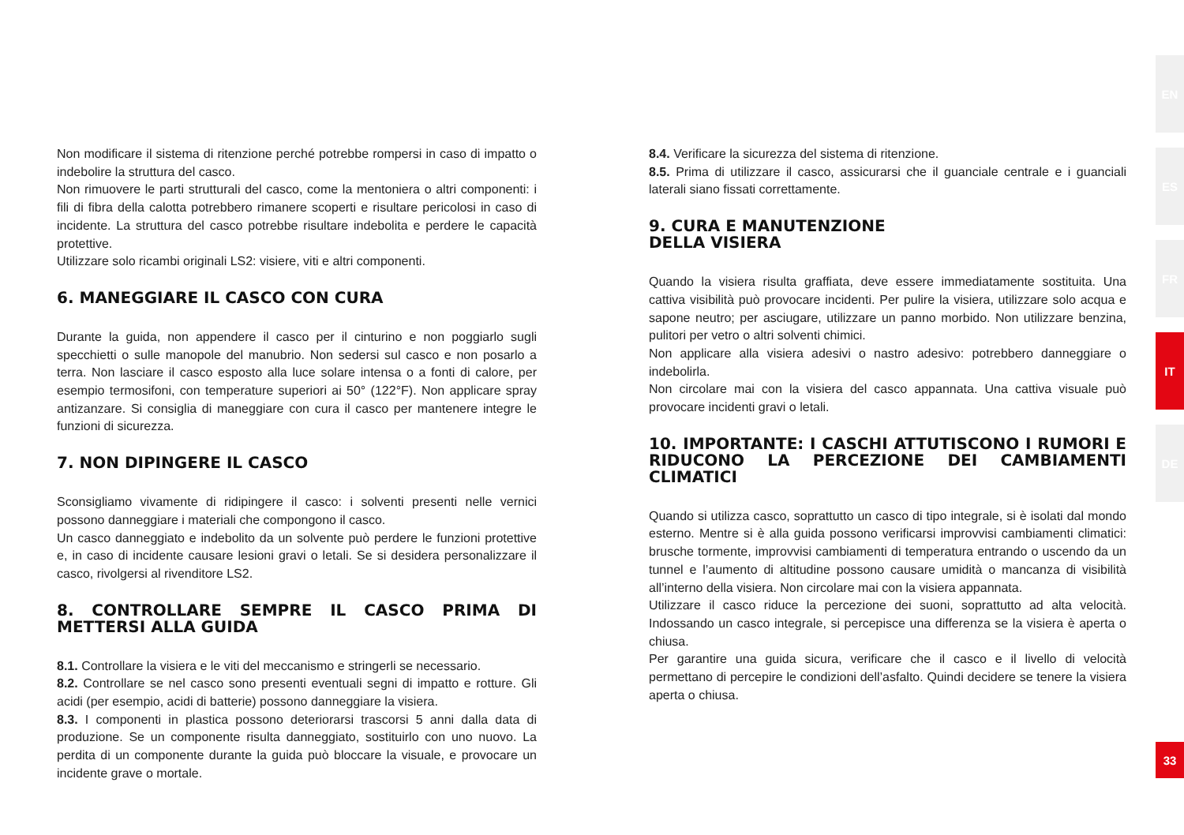Non modificare il sistema di ritenzione perché potrebbe rompersi in caso di impatto o indebolire la struttura del casco.
Non rimuovere le parti strutturali del casco, come la mentoniera o altri componenti: i fili di fibra della calotta potrebbero rimanere scoperti e risultare pericolosi in caso di incidente. La struttura del casco potrebbe risultare indebolita e perdere le capacità protettive.
Utilizzare solo ricambi originali LS2: visiere, viti e altri componenti.
6. MANEGGIARE IL CASCO CON CURA
Durante la guida, non appendere il casco per il cinturino e non poggiarlo sugli specchietti o sulle manopole del manubrio. Non sedersi sul casco e non posarlo a terra. Non lasciare il casco esposto alla luce solare intensa o a fonti di calore, per esempio termosifoni, con temperature superiori ai 50° (122°F). Non applicare spray antizanzare. Si consiglia di maneggiare con cura il casco per mantenere integre le funzioni di sicurezza.
7. NON DIPINGERE IL CASCO
Sconsigliamo vivamente di ridipingere il casco: i solventi presenti nelle vernici possono danneggiare i materiali che compongono il casco.
Un casco danneggiato e indebolito da un solvente può perdere le funzioni protettive e, in caso di incidente causare lesioni gravi o letali. Se si desidera personalizzare il casco, rivolgersi al rivenditore LS2.
8. CONTROLLARE SEMPRE IL CASCO PRIMA DI METTERSI ALLA GUIDA
8.1. Controllare la visiera e le viti del meccanismo e stringerli se necessario.
8.2. Controllare se nel casco sono presenti eventuali segni di impatto e rotture. Gli acidi (per esempio, acidi di batterie) possono danneggiare la visiera.
8.3. I componenti in plastica possono deteriorarsi trascorsi 5 anni dalla data di produzione. Se un componente risulta danneggiato, sostituirlo con uno nuovo. La perdita di un componente durante la guida può bloccare la visuale, e provocare un incidente grave o mortale.
8.4. Verificare la sicurezza del sistema di ritenzione.
8.5. Prima di utilizzare il casco, assicurarsi che il guanciale centrale e i guanciali laterali siano fissati correttamente.
9. CURA E MANUTENZIONE
DELLA VISIERA
Quando la visiera risulta graffiata, deve essere immediatamente sostituita. Una cattiva visibilità può provocare incidenti. Per pulire la visiera, utilizzare solo acqua e sapone neutro; per asciugare, utilizzare un panno morbido. Non utilizzare benzina, pulitori per vetro o altri solventi chimici.
Non applicare alla visiera adesivi o nastro adesivo: potrebbero danneggiare o indebolirla.
Non circolare mai con la visiera del casco appannata. Una cattiva visuale può provocare incidenti gravi o letali.
10. IMPORTANTE: I CASCHI ATTUTISCONO I RUMORI E RIDUCONO LA PERCEZIONE DEI CAMBIAMENTI CLIMATICI
Quando si utilizza casco, soprattutto un casco di tipo integrale, si è isolati dal mondo esterno. Mentre si è alla guida possono verificarsi improvvisi cambiamenti climatici: brusche tormente, improvvisi cambiamenti di temperatura entrando o uscendo da un tunnel e l’aumento di altitudine possono causare umidità o mancanza di visibilità all’interno della visiera. Non circolare mai con la visiera appannata.
Utilizzare il casco riduce la percezione dei suoni, soprattutto ad alta velocità. Indossando un casco integrale, si percepisce una differenza se la visiera è aperta o chiusa.
Per garantire una guida sicura, verificare che il casco e il livello di velocità permettano di percepire le condizioni dell’asfalto. Quindi decidere se tenere la visiera aperta o chiusa.
EN
ES
FR
IT
DE
33